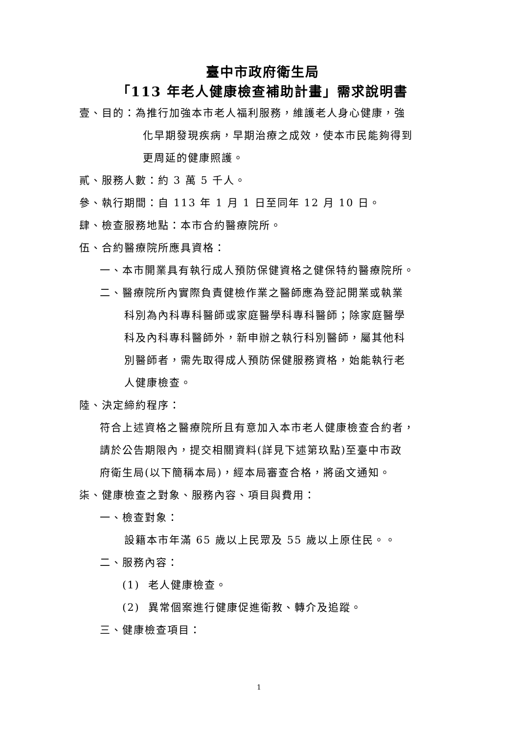臺中市政府衛生局
「113 年老人健康檢查補助計畫」需求說明書
壹、目的：為推行加強本市老人福利服務，維護老人身心健康，強
化早期發現疾病，早期治療之成效，使本市民能夠得到
更周延的健康照護。
貳、服務人數：約 3 萬 5 千人。
參、執行期間：自 113 年 1 月 1 日至同年 12 月 10 日。
肆、檢查服務地點：本市合約醫療院所。
伍、合約醫療院所應具資格：
一、本市開業具有執行成人預防保健資格之健保特約醫療院所。
二、醫療院所內實際負責健檢作業之醫師應為登記開業或執業
科別為內科專科醫師或家庭醫學科專科醫師；除家庭醫學
科及內科專科醫師外，新申辦之執行科別醫師，屬其他科
別醫師者，需先取得成人預防保健服務資格，始能執行老
人健康檢查。
陸、決定締約程序：
符合上述資格之醫療院所且有意加入本市老人健康檢查合約者，
請於公告期限內，提交相關資料(詳見下述第玖點)至臺中市政
府衛生局(以下簡稱本局)，經本局審查合格，將函文通知。
柒、健康檢查之對象、服務內容、項目與費用：
一、檢查對象：
設籍本市年滿 65 歲以上民眾及 55 歲以上原住民。。
二、服務內容：
(1) 老人健康檢查。
(2) 異常個案進行健康促進衛教、轉介及追蹤。
三、健康檢查項目：
1